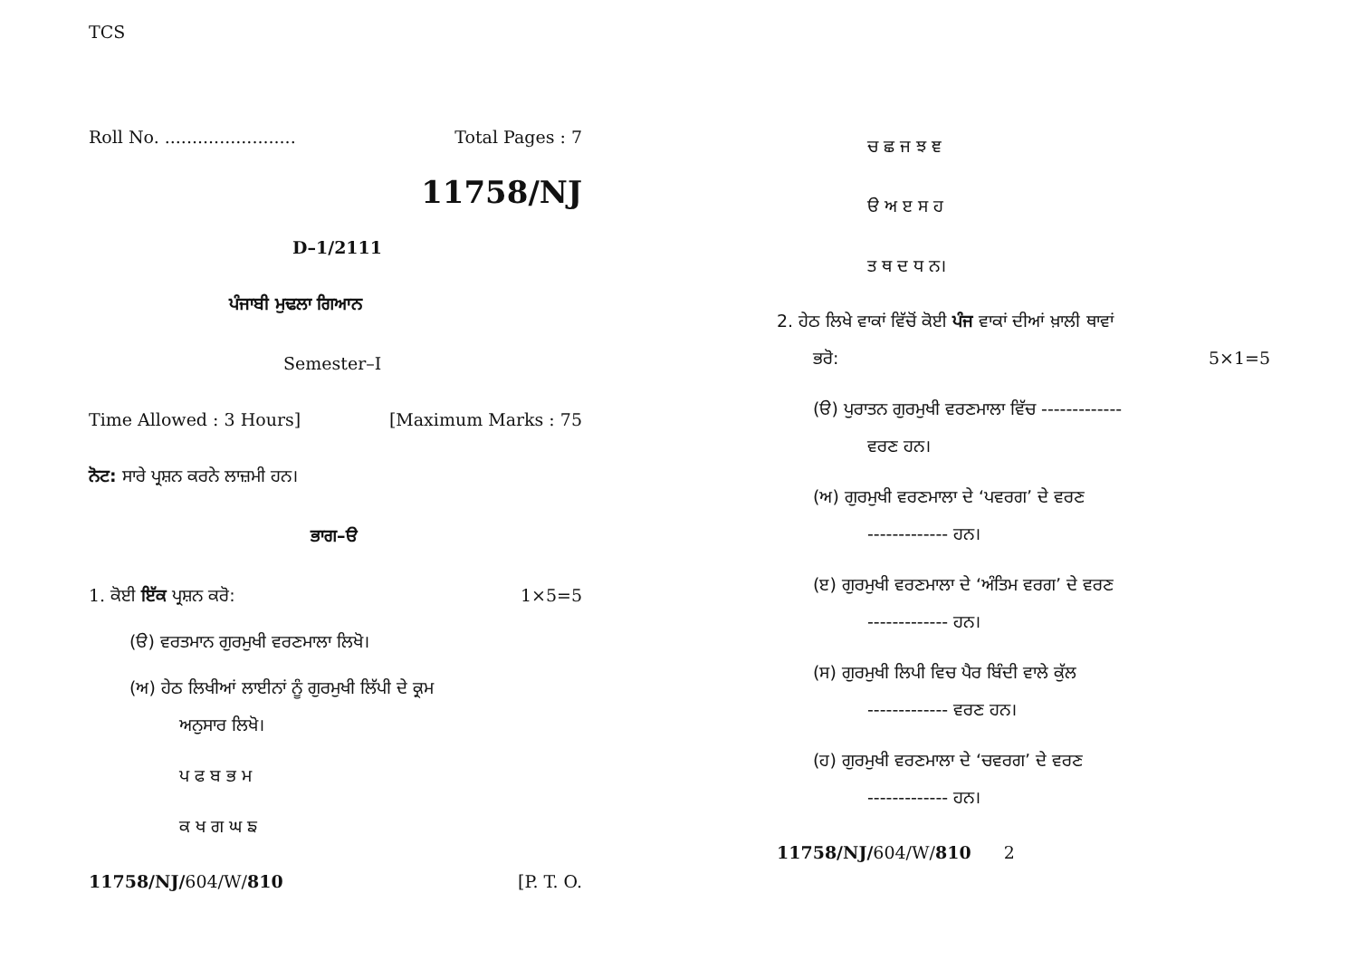TCS
Roll No. ........................ Total Pages : 7
11758/NJ
D–1/2111
ਪੰਜਾਬੀ ਮੁਢਲਾ ਗਿਆਨ
Semester–I
Time Allowed : 3 Hours] [Maximum Marks : 75
ਨੋਟ: ਸਾਰੇ ਪ੍ਰਸ਼ਨ ਕਰਨੇ ਲਾਜ਼ਮੀ ਹਨ।
ਭਾਗ–ੳ
1. ਕੋਈ ਇੱਕ ਪ੍ਰਸ਼ਨ ਕਰੋ: 1×5=5
(ੳ) ਵਰਤਮਾਨ ਗੁਰਮੁਖੀ ਵਰਣਮਾਲਾ ਲਿਖੋ।
(ਅ) ਹੇਠ ਲਿਖੀਆਂ ਲਾਈਨਾਂ ਨੂੰ ਗੁਰਮੁਖੀ ਲਿੱਪੀ ਦੇ ਕ੍ਰਮ
ਅਨੁਸਾਰ ਲਿਖੋ।
ਪ ਫ ਬ ਭ ਮ
ਕ ਖ ਗ ਘ ਙ
11758/NJ/604/W/810 [P. T. O.
ਚ ਛ ਜ ਝ ਞ
ੳ ਅ ੲ ਸ ਹ
ਤ ਥ ਦ ਧ ਨ।
2. ਹੇਠ ਲਿਖੇ ਵਾਕਾਂ ਵਿੱਚੋਂ ਕੋਈ ਪੰਜ ਵਾਕਾਂ ਦੀਆਂ ਖ਼ਾਲੀ ਥਾਵਾਂ
ਭਰੋ: 5×1=5
(ੳ) ਪੁਰਾਤਨ ਗੁਰਮੁਖੀ ਵਰਣਮਾਲਾ ਵਿੱਚ -------------
ਵਰਣ ਹਨ।
(ਅ) ਗੁਰਮੁਖੀ ਵਰਣਮਾਲਾ ਦੇ ‘ਪਵਰਗ’ ਦੇ ਵਰਣ
------------- ਹਨ।
(ੲ) ਗੁਰਮੁਖੀ ਵਰਣਮਾਲਾ ਦੇ ‘ਅੰਤਿਮ ਵਰਗ’ ਦੇ ਵਰਣ
------------- ਹਨ।
(ਸ) ਗੁਰਮੁਖੀ ਲਿਪੀ ਵਿਚ ਪੈਰ ਬਿੰਦੀ ਵਾਲੇ ਕੁੱਲ
------------- ਵਰਣ ਹਨ।
(ਹ) ਗੁਰਮੁਖੀ ਵਰਣਮਾਲਾ ਦੇ ‘ਚਵਰਗ’ ਦੇ ਵਰਣ
------------- ਹਨ।
11758/NJ/604/W/810 2